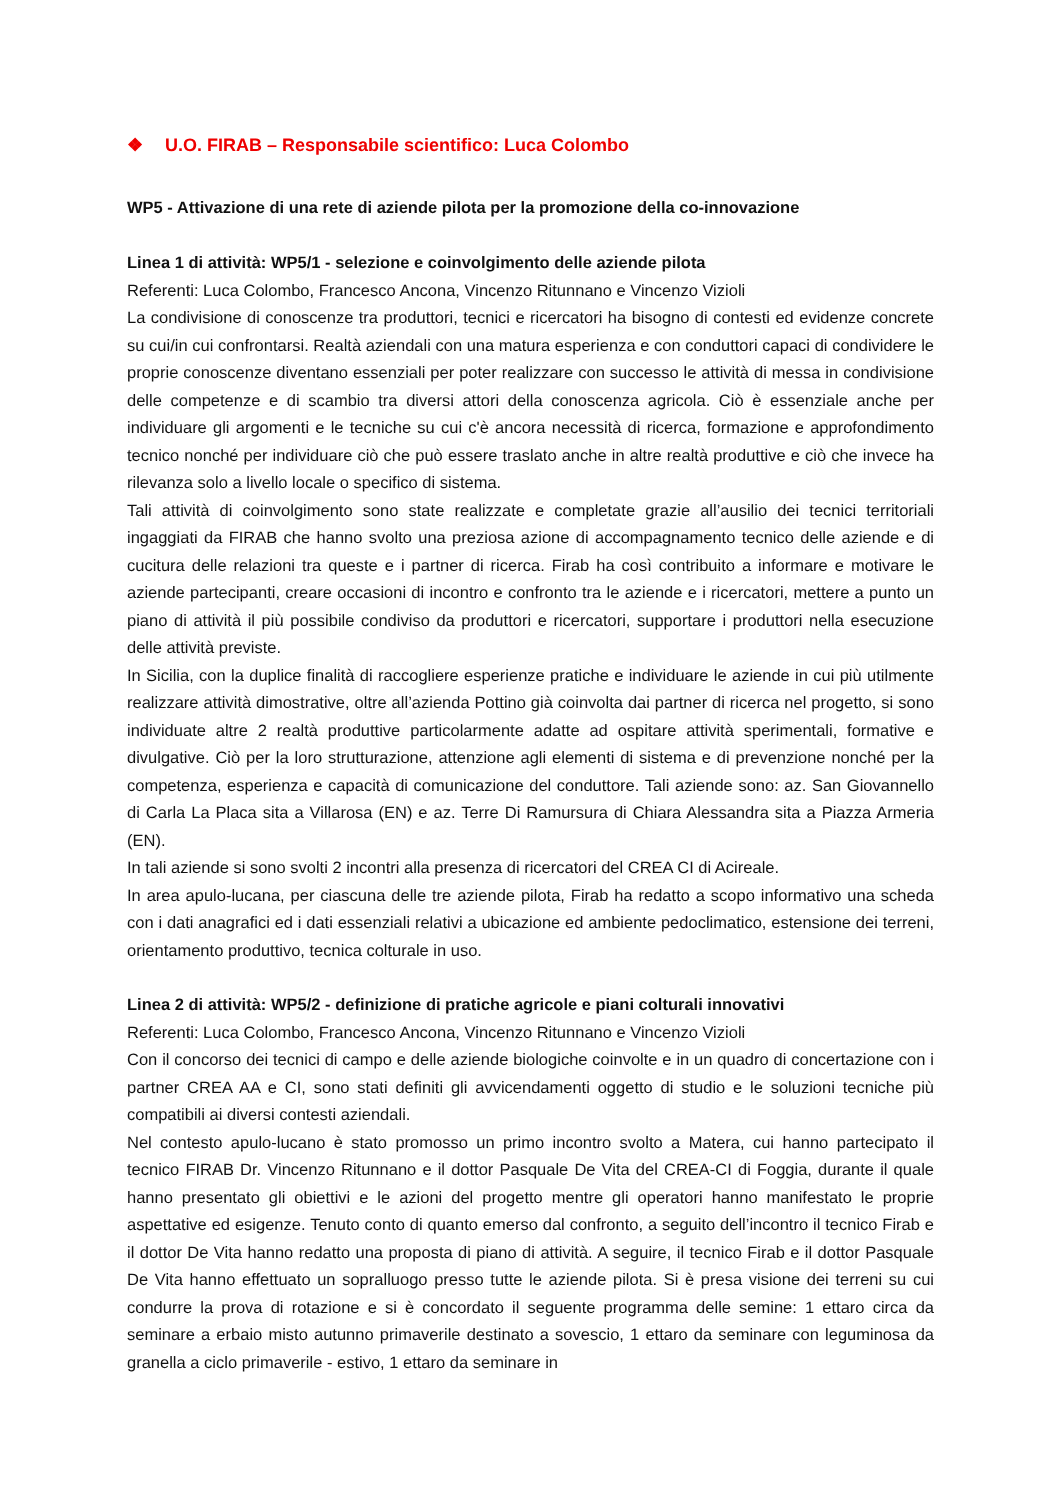❖ U.O. FIRAB – Responsabile scientifico: Luca Colombo
WP5 - Attivazione di una rete di aziende pilota per la promozione della co-innovazione
Linea 1 di attività: WP5/1 - selezione e coinvolgimento delle aziende pilota
Referenti: Luca Colombo, Francesco Ancona, Vincenzo Ritunnano e Vincenzo Vizioli
La condivisione di conoscenze tra produttori, tecnici e ricercatori ha bisogno di contesti ed evidenze concrete su cui/in cui confrontarsi. Realtà aziendali con una matura esperienza e con conduttori capaci di condividere le proprie conoscenze diventano essenziali per poter realizzare con successo le attività di messa in condivisione delle competenze e di scambio tra diversi attori della conoscenza agricola. Ciò è essenziale anche per individuare gli argomenti e le tecniche su cui c'è ancora necessità di ricerca, formazione e approfondimento tecnico nonché per individuare ciò che può essere traslato anche in altre realtà produttive e ciò che invece ha rilevanza solo a livello locale o specifico di sistema.
Tali attività di coinvolgimento sono state realizzate e completate grazie all’ausilio dei tecnici territoriali ingaggiati da FIRAB che hanno svolto una preziosa azione di accompagnamento tecnico delle aziende e di cucitura delle relazioni tra queste e i partner di ricerca. Firab ha così contribuito a informare e motivare le aziende partecipanti, creare occasioni di incontro e confronto tra le aziende e i ricercatori, mettere a punto un piano di attività il più possibile condiviso da produttori e ricercatori, supportare i produttori nella esecuzione delle attività previste.
In Sicilia, con la duplice finalità di raccogliere esperienze pratiche e individuare le aziende in cui più utilmente realizzare attività dimostrative, oltre all’azienda Pottino già coinvolta dai partner di ricerca nel progetto, si sono individuate altre 2 realtà produttive particolarmente adatte ad ospitare attività sperimentali, formative e divulgative. Ciò per la loro strutturazione, attenzione agli elementi di sistema e di prevenzione nonché per la competenza, esperienza e capacità di comunicazione del conduttore. Tali aziende sono: az. San Giovannello di Carla La Placa sita a Villarosa (EN) e az. Terre Di Ramursura di Chiara Alessandra sita a Piazza Armeria (EN).
In tali aziende si sono svolti 2 incontri alla presenza di ricercatori del CREA CI di Acireale.
In area apulo-lucana, per ciascuna delle tre aziende pilota, Firab ha redatto a scopo informativo una scheda con i dati anagrafici ed i dati essenziali relativi a ubicazione ed ambiente pedoclimatico, estensione dei terreni, orientamento produttivo, tecnica colturale in uso.
Linea 2 di attività: WP5/2 - definizione di pratiche agricole e piani colturali innovativi
Referenti: Luca Colombo, Francesco Ancona, Vincenzo Ritunnano e Vincenzo Vizioli
Con il concorso dei tecnici di campo e delle aziende biologiche coinvolte e in un quadro di concertazione con i partner CREA AA e CI, sono stati definiti gli avvicendamenti oggetto di studio e le soluzioni tecniche più compatibili ai diversi contesti aziendali.
Nel contesto apulo-lucano è stato promosso un primo incontro svolto a Matera, cui hanno partecipato il tecnico FIRAB Dr. Vincenzo Ritunnano e il dottor Pasquale De Vita del CREA-CI di Foggia, durante il quale hanno presentato gli obiettivi e le azioni del progetto mentre gli operatori hanno manifestato le proprie aspettative ed esigenze. Tenuto conto di quanto emerso dal confronto, a seguito dell’incontro il tecnico Firab e il dottor De Vita hanno redatto una proposta di piano di attività. A seguire, il tecnico Firab e il dottor Pasquale De Vita hanno effettuato un sopralluogo presso tutte le aziende pilota. Si è presa visione dei terreni su cui condurre la prova di rotazione e si è concordato il seguente programma delle semine: 1 ettaro circa da seminare a erbaio misto autunno primaverile destinato a sovescio, 1 ettaro da seminare con leguminosa da granella a ciclo primaverile - estivo, 1 ettaro da seminare in